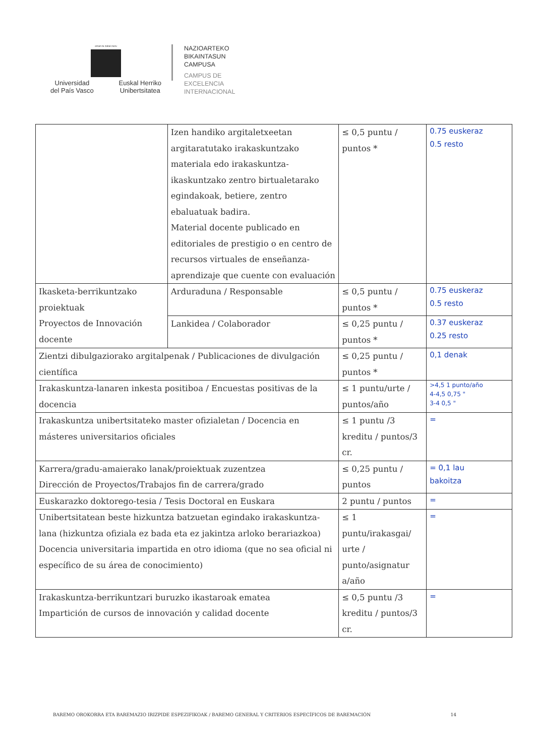eman ta zabal zazu
Universidad
del País Vasco Euskal Herriko
Unibertsitatea
NAZIOARTEKO
BIKAINTASUN
CAMPUSA
CAMPUS DE
EXCELENCIA
INTERNACIONAL
| | Izen handiko argitaletxeetan argitaratutako irakaskuntzako materiala edo irakaskuntza-ikaskuntzako zentro birtualetarako egindakoak, betiere, zentro ebaluatuak badira. Material docente publicado en editoriales de prestigio o en centro de recursos virtuales de enseñanza-aprendizaje que cuente con evaluación | ≤ 0,5 puntu / puntos * | 0.75 euskeraz 0.5 resto |
| Ikasketa-berrikuntzako proiektuak Proyectos de Innovación docente | Arduraduna / Responsable | ≤ 0,5 puntu / puntos * | 0.75 euskeraz 0.5 resto |
| | Lankidea / Colaborador | ≤ 0,25 puntu / puntos * | 0.37 euskeraz 0.25 resto |
| Zientzi dibulgaziorako argitalpenak / Publicaciones de divulgación científica | | ≤ 0,25 puntu / puntos * | 0,1 denak |
| Irakaskuntza-lanaren inkesta positiboa / Encuestas positivas de la docencia | | ≤ 1 puntu/urte / puntos/año | >4,5 1 punto/año 4-4,5 0,75 " 3-4 0,5 " |
| Irakaskuntza unibertsitateko master ofizialetan / Docencia en másteres universitarios oficiales | | ≤ 1 puntu /3 kreditu / puntos/3 cr. | = |
| Karrera/gradu-amaierako lanak/proiektuak zuzentzea Dirección de Proyectos/Trabajos fin de carrera/grado | | ≤ 0,25 puntu / puntos | = 0,1 lau bakoitza |
| Euskarazko doktorego-tesia / Tesis Doctoral en Euskara | | 2 puntu / puntos | = |
| Unibertsitatean beste hizkuntza batzuetan egindako irakaskuntza-lana (hizkuntza ofiziala ez bada eta ez jakintza arloko berariazkoa) Docencia universitaria impartida en otro idioma (que no sea oficial ni específico de su área de conocimiento) | | ≤ 1 puntu/irakasgai/ urte / punto/asignatur a/año | = |
| Irakaskuntza-berrikuntzari buruzko ikastaroak ematea Impartición de cursos de innovación y calidad docente | | ≤ 0,5 puntu /3 kreditu / puntos/3 cr. | = |
BAREMO OROKORRA ETA BAREMAZIO IRIZPIDE ESPEZIFIKOAK / BAREMO GENERAL Y CRITERIOS ESPECÍFICOS DE BAREMACIÓN 14